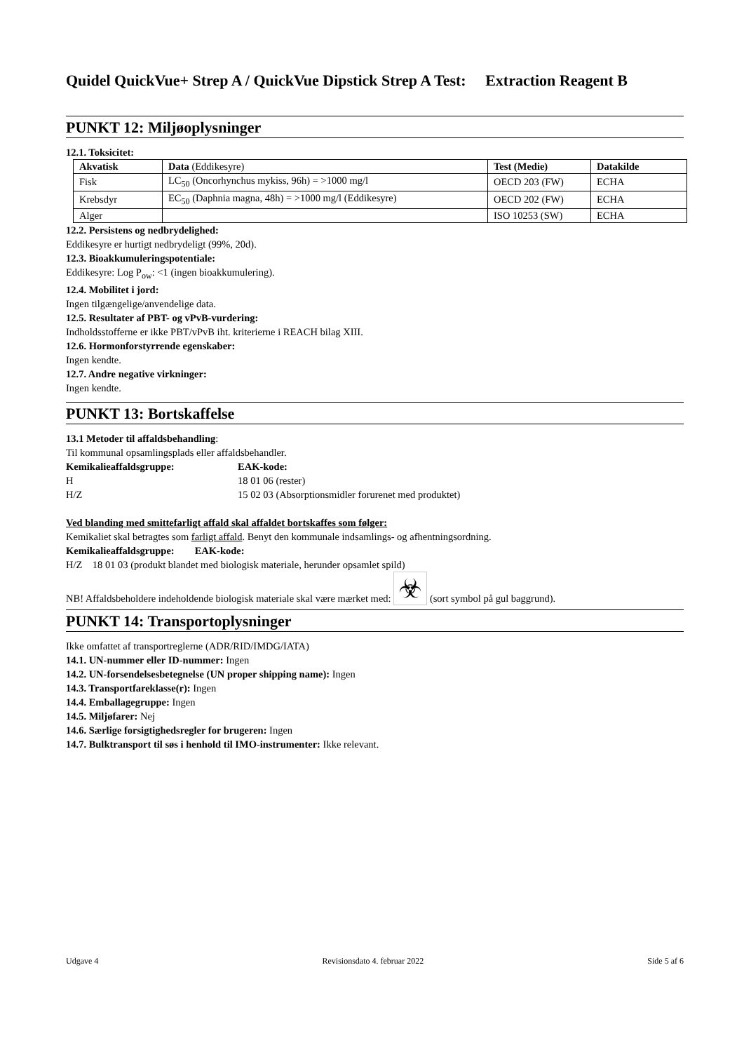Quidel QuickVue+ Strep A / QuickVue Dipstick Strep A Test: Extraction Reagent B
PUNKT 12: Miljøoplysninger
12.1. Toksicitet:
| Akvatisk | Data (Eddikesyre) | Test (Medie) | Datakilde |
| --- | --- | --- | --- |
| Fisk | LC<sub>50</sub> (Oncorhynchus mykiss, 96h) = >1000 mg/l | OECD 203 (FW) | ECHA |
| Krebsdyr | EC<sub>50</sub> (Daphnia magna, 48h) = >1000 mg/l (Eddikesyre) | OECD 202 (FW) | ECHA |
| Alger | | ISO 10253 (SW) | ECHA |
12.2. Persistens og nedbrydelighed:
Eddikesyre er hurtigt nedbrydeligt (99%, 20d).
12.3. Bioakkumuleringspotentiale:
Eddikesyre: Log P<sub>ow</sub>: <1 (ingen bioakkumulering).
12.4. Mobilitet i jord:
Ingen tilgængelige/anvendelige data.
12.5. Resultater af PBT- og vPvB-vurdering:
Indholdsstofferne er ikke PBT/vPvB iht. kriterierne i REACH bilag XIII.
12.6. Hormonforstyrrende egenskaber:
Ingen kendte.
12.7. Andre negative virkninger:
Ingen kendte.
PUNKT 13: Bortskaffelse
13.1 Metoder til affaldsbehandling:
Til kommunal opsamlingsplads eller affaldsbehandler.
Kemikalieaffaldsgruppe: EAK-kode:
H 18 01 06 (rester)
H/Z 15 02 03 (Absorptionsmidler forurenet med produktet)
Ved blanding med smittefarligt affald skal affaldet bortskaffes som følger:
Kemikaliet skal betragtes som farligt affald. Benyt den kommunale indsamlings- og afhentningsordning.
Kemikalieaffaldsgruppe: EAK-kode:
H/Z 18 01 03 (produkt blandet med biologisk materiale, herunder opsamlet spild)
NB! Affaldsbeholdere indeholdende biologisk materiale skal være mærket med: ☣ (sort symbol på gul baggrund).
PUNKT 14: Transportoplysninger
Ikke omfattet af transportreglerne (ADR/RID/IMDG/IATA)
14.1. UN-nummer eller ID-nummer: Ingen
14.2. UN-forsendelsesbetegnelse (UN proper shipping name): Ingen
14.3. Transportfareklasse(r): Ingen
14.4. Emballagegruppe: Ingen
14.5. Miljøfarer: Nej
14.6. Særlige forsigtighedsregler for brugeren: Ingen
14.7. Bulktransport til søs i henhold til IMO-instrumenter: Ikke relevant.
Udgave 4 Revisionsdato 4. februar 2022 Side 5 af 6